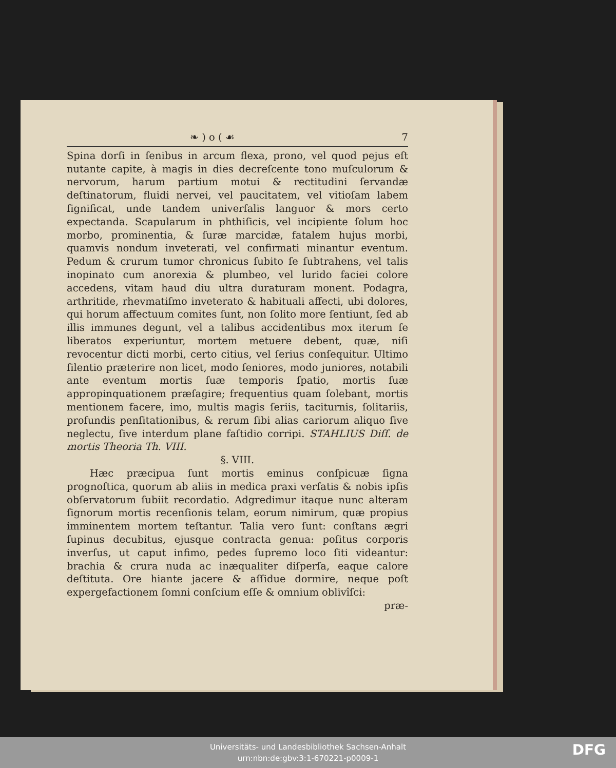❧ ) o ( ☙ 7
Spina dorſi in ſenibus in arcum flexa, prono, vel quod pejus eſt nutante capite, à magis in dies decreſcente tono muſculorum & nervorum, harum partium motui & rectitudini ſervandæ deſtinatorum, fluidi nervei, vel paucitatem, vel vitioſam labem ſignificat, unde tandem univerſalis languor & mors certo expectanda. Scapularum in phthiſicis, vel incipiente ſolum hoc morbo, prominentia, & ſuræ marcidæ, fatalem hujus morbi, quamvis nondum inveterati, vel confirmati minantur eventum. Pedum & crurum tumor chronicus ſubito ſe ſubtrahens, vel talis inopinato cum anorexia & plumbeo, vel lurido faciei colore accedens, vitam haud diu ultra duraturam monent. Podagra, arthritide, rhevmatiſmo inveterato & habituali affecti, ubi dolores, qui horum affectuum comites ſunt, non ſolito more ſentiunt, ſed ab illis immunes degunt, vel a talibus accidentibus mox iterum ſe liberatos experiuntur, mortem metuere debent, quæ, niſi revocentur dicti morbi, certo citius, vel ſerius conſequitur. Ultimo ſilentio præterire non licet, modo ſeniores, modo juniores, notabili ante eventum mortis ſuæ temporis ſpatio, mortis ſuæ appropinquationem præſagire; frequentius quam ſolebant, mortis mentionem facere, imo, multis magis ſeriis, taciturnis, ſolitariis, profundis penſitationibus, & rerum ſibi alias cariorum aliquo ſive neglectu, ſive interdum plane faſtidio corripi. STAHLIUS Diſſ. de mortis Theoria Th. VIII.
§. VIII.
Hæc præcipua ſunt mortis eminus conſpicuæ ſigna prognoſtica, quorum ab aliis in medica praxi verſatis & nobis ipſis obſervatorum ſubiit recordatio. Adgredimur itaque nunc alteram ſignorum mortis recenſionis telam, eorum nimirum, quæ propius imminentem mortem teſtantur. Talia vero ſunt: conſtans ægri ſupinus decubitus, ejusque contracta genua: poſitus corporis inverſus, ut caput infimo, pedes ſupremo loco ſiti videantur: brachia & crura nuda ac inæqualiter diſperſa, eaque calore deſtituta. Ore hiante jacere & aſſidue dormire, neque poſt expergefactionem ſomni conſcium eſſe & omnium oblivîſci:
præ-
Universitäts- und Landesbibliothek Sachsen-Anhalt
urn:nbn:de:gbv:3:1-670221-p0009-1
DFG